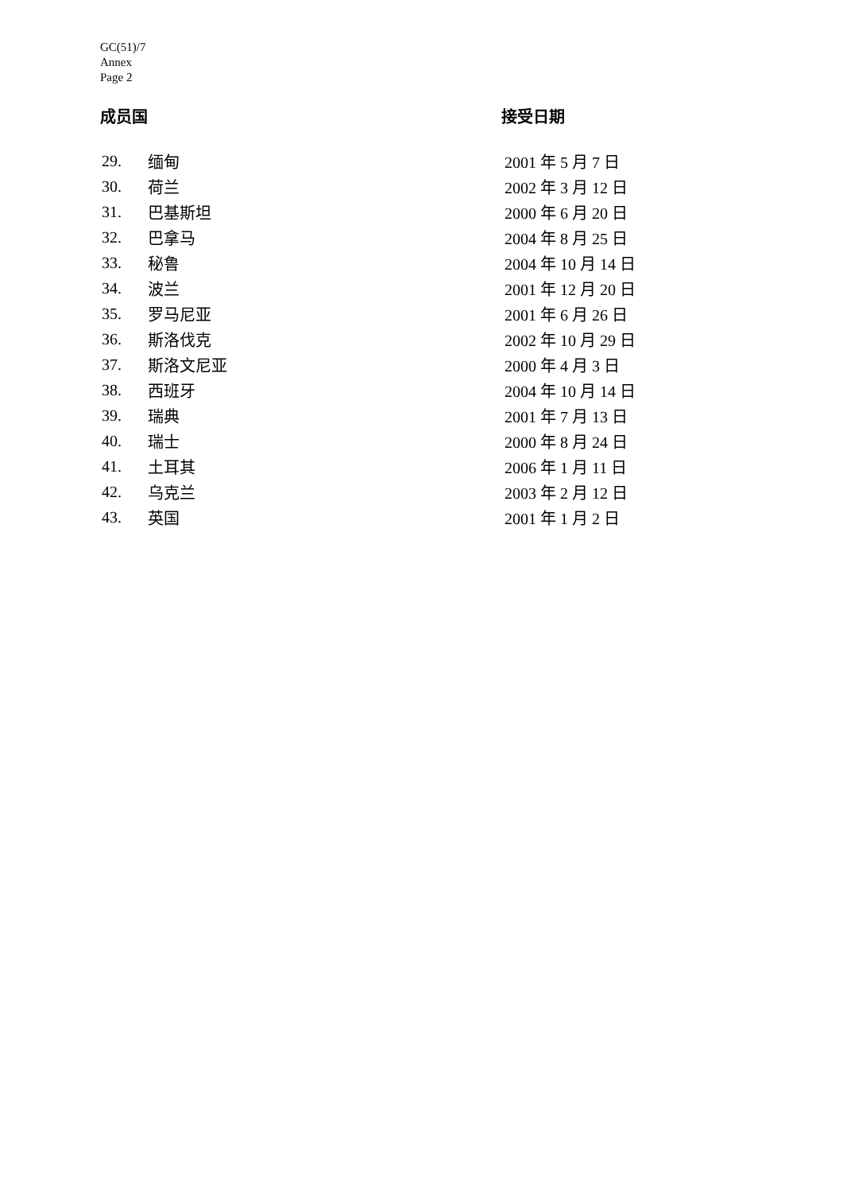GC(51)/7
Annex
Page 2
成员国 接受日期
| 29. | 缅甸 | 2001 年 5 月 7 日 |
| 30. | 荷兰 | 2002 年 3 月 12 日 |
| 31. | 巴基斯坦 | 2000 年 6 月 20 日 |
| 32. | 巴拿马 | 2004 年 8 月 25 日 |
| 33. | 秘鲁 | 2004 年 10 月 14 日 |
| 34. | 波兰 | 2001 年 12 月 20 日 |
| 35. | 罗马尼亚 | 2001 年 6 月 26 日 |
| 36. | 斯洛伐克 | 2002 年 10 月 29 日 |
| 37. | 斯洛文尼亚 | 2000 年 4 月 3 日 |
| 38. | 西班牙 | 2004 年 10 月 14 日 |
| 39. | 瑞典 | 2001 年 7 月 13 日 |
| 40. | 瑞士 | 2000 年 8 月 24 日 |
| 41. | 土耳其 | 2006 年 1 月 11 日 |
| 42. | 乌克兰 | 2003 年 2 月 12 日 |
| 43. | 英国 | 2001 年 1 月 2 日 |